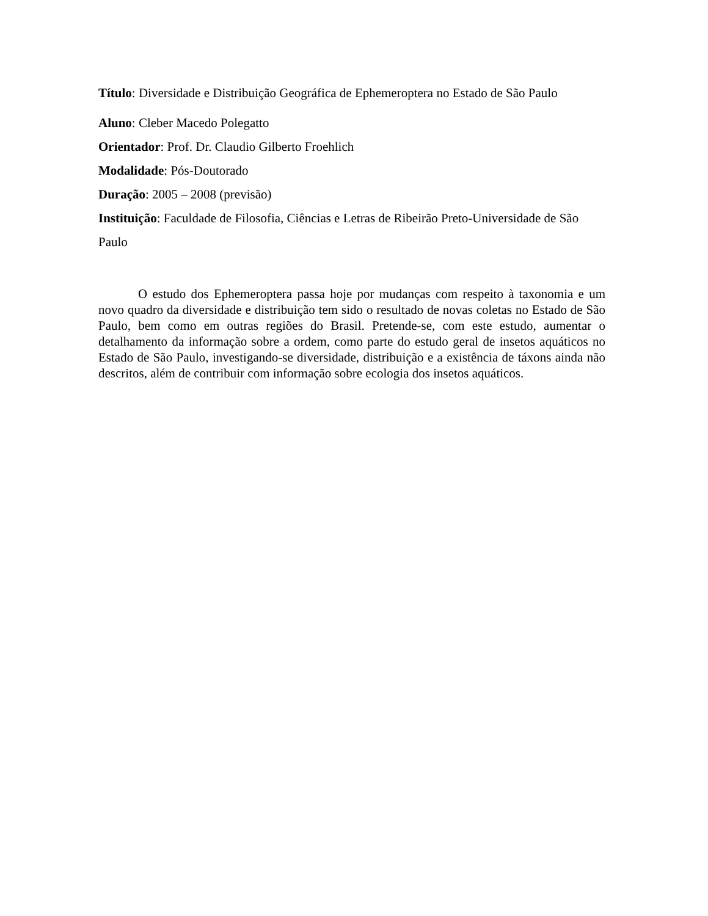Título: Diversidade e Distribuição Geográfica de Ephemeroptera no Estado de São Paulo
Aluno: Cleber Macedo Polegatto
Orientador: Prof. Dr. Claudio Gilberto Froehlich
Modalidade: Pós-Doutorado
Duração: 2005 – 2008 (previsão)
Instituição: Faculdade de Filosofia, Ciências e Letras de Ribeirão Preto-Universidade de São Paulo
O estudo dos Ephemeroptera passa hoje por mudanças com respeito à taxonomia e um novo quadro da diversidade e distribuição tem sido o resultado de novas coletas no Estado de São Paulo, bem como em outras regiões do Brasil. Pretende-se, com este estudo, aumentar o detalhamento da informação sobre a ordem, como parte do estudo geral de insetos aquáticos no Estado de São Paulo, investigando-se diversidade, distribuição e a existência de táxons ainda não descritos, além de contribuir com informação sobre ecologia dos insetos aquáticos.